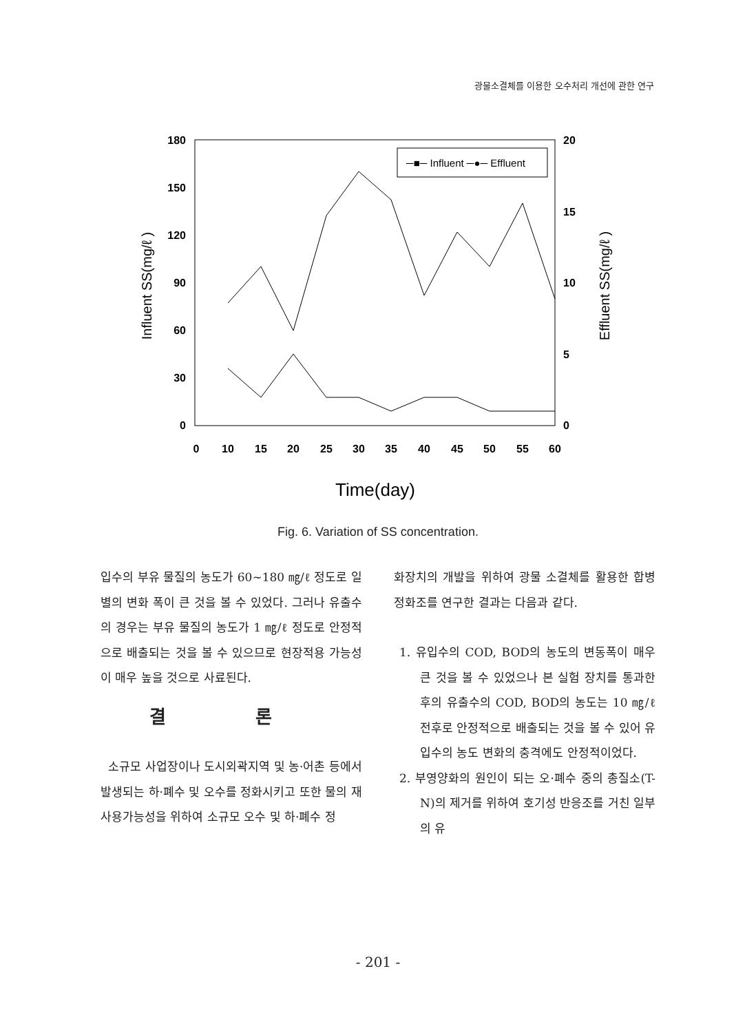광물소결체를 이용한 오수처리 개선에 관한 연구
180
150
120
90
60
30
0
20
15
10
5
0
0
10
15
20
25
30
35
40
45
50
55
60
Time(day)
Influent SS(mg/ℓ )
Effluent SS(mg/ℓ )
─■─ Influent ─●─ Effluent
Fig. 6. Variation of SS concentration.
입수의 부유 물질의 농도가 60~180 ㎎/ℓ 정도로 일별의 변화 폭이 큰 것을 볼 수 있었다. 그러나 유출수의 경우는 부유 물질의 농도가 1 ㎎/ℓ 정도로 안정적으로 배출되는 것을 볼 수 있으므로 현장적용 가능성이 매우 높을 것으로 사료된다.
결 론
소규모 사업장이나 도시외곽지역 및 농·어촌 등에서 발생되는 하·폐수 및 오수를 정화시키고 또한 물의 재사용가능성을 위하여 소규모 오수 및 하·폐수 정
화장치의 개발을 위하여 광물 소결체를 활용한 합병정화조를 연구한 결과는 다음과 같다.
1. 유입수의 COD, BOD의 농도의 변동폭이 매우 큰 것을 볼 수 있었으나 본 실험 장치를 통과한 후의 유출수의 COD, BOD의 농도는 10 ㎎/ℓ 전후로 안정적으로 배출되는 것을 볼 수 있어 유입수의 농도 변화의 충격에도 안정적이었다.
2. 부영양화의 원인이 되는 오·폐수 중의 총질소(T-N)의 제거를 위하여 호기성 반응조를 거친 일부의 유
- 201 -